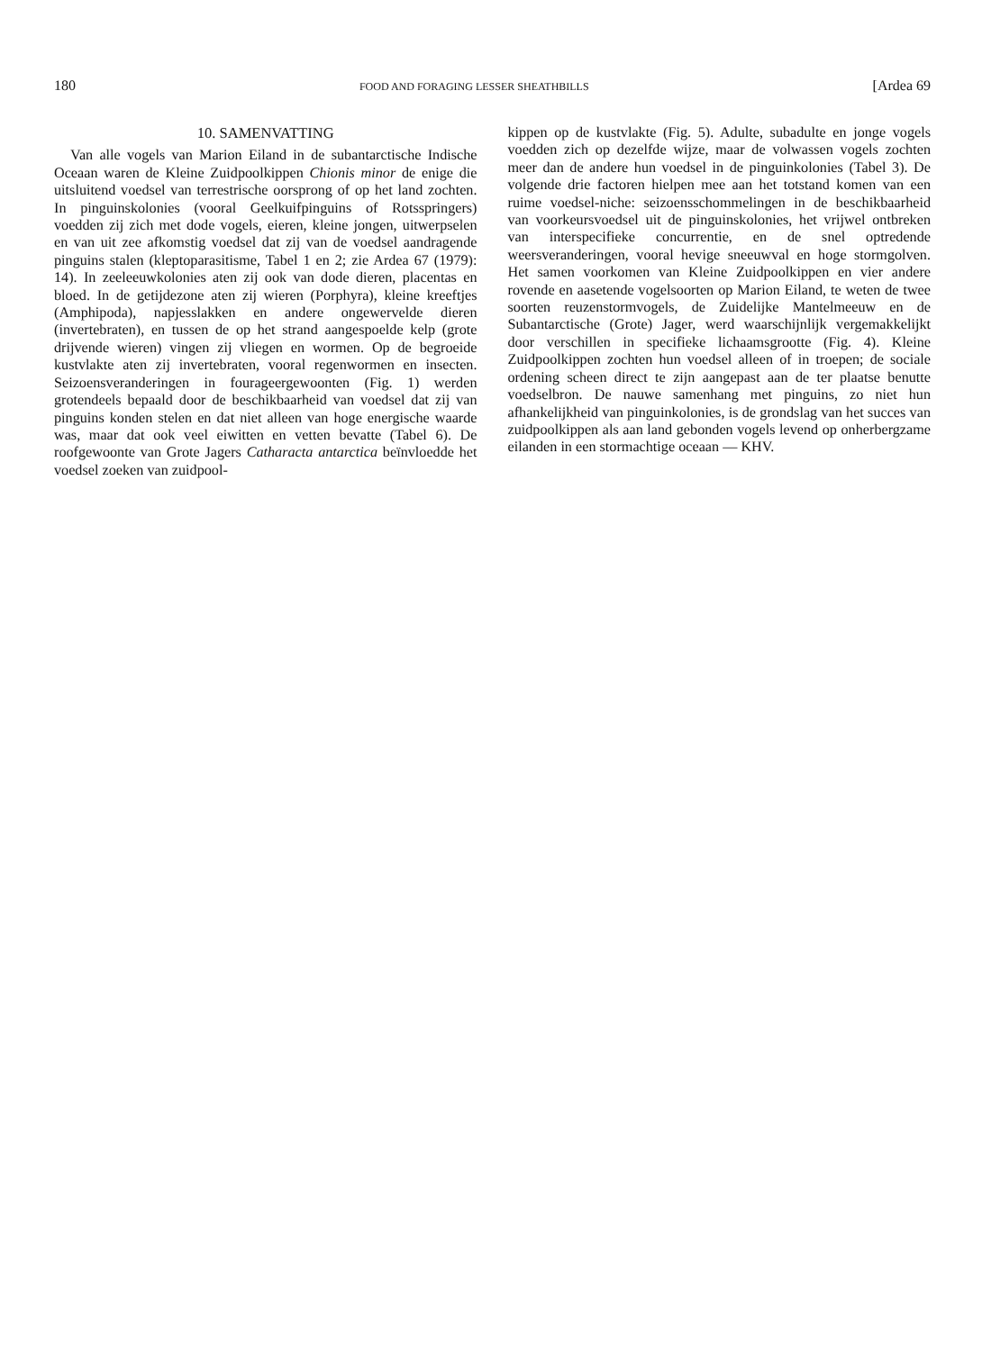180 FOOD AND FORAGING LESSER SHEATHBILLS [Ardea 69
10. SAMENVATTING
Van alle vogels van Marion Eiland in de subantarctische Indische Oceaan waren de Kleine Zuidpoolkippen Chionis minor de enige die uitsluitend voedsel van terrestrische oorsprong of op het land zochten. In pinguinskolonies (vooral Geelkuifpinguins of Rotsspringers) voedden zij zich met dode vogels, eieren, kleine jongen, uitwerpselen en van uit zee afkomstig voedsel dat zij van de voedsel aandragende pinguins stalen (kleptoparasitisme, Tabel 1 en 2; zie Ardea 67 (1979): 14). In zeeleeuwkolonies aten zij ook van dode dieren, placentas en bloed. In de getijdezone aten zij wieren (Porphyra), kleine kreeftjes (Amphipoda), napjesslakken en andere ongewervelde dieren (invertebraten), en tussen de op het strand aangespoelde kelp (grote drijvende wieren) vingen zij vliegen en wormen. Op de begroeide kustvlakte aten zij invertebraten, vooral regenwormen en insecten. Seizoensveranderingen in fourageergewoonten (Fig. 1) werden grotendeels bepaald door de beschikbaarheid van voedsel dat zij van pinguins konden stelen en dat niet alleen van hoge energische waarde was, maar dat ook veel eiwitten en vetten bevatte (Tabel 6). De roofgewoonte van Grote Jagers Catharacta antarctica beïnvloedde het voedsel zoeken van zuidpool-
kippen op de kustvlakte (Fig. 5). Adulte, subadulte en jonge vogels voedden zich op dezelfde wijze, maar de volwassen vogels zochten meer dan de andere hun voedsel in de pinguinkolonies (Tabel 3). De volgende drie factoren hielpen mee aan het totstand komen van een ruime voedsel-niche: seizoensschommelingen in de beschikbaarheid van voorkeursvoedsel uit de pinguinskolonies, het vrijwel ontbreken van interspecifieke concurrentie, en de snel optredende weersveranderingen, vooral hevige sneeuwval en hoge stormgolven. Het samen voorkomen van Kleine Zuidpoolkippen en vier andere rovende en aasetende vogelsoorten op Marion Eiland, te weten de twee soorten reuzenstormvogels, de Zuidelijke Mantelmeeuw en de Subantarctische (Grote) Jager, werd waarschijnlijk vergemakkelijkt door verschillen in specifieke lichaamsgrootte (Fig. 4). Kleine Zuidpoolkippen zochten hun voedsel alleen of in troepen; de sociale ordening scheen direct te zijn aangepast aan de ter plaatse benutte voedselbron. De nauwe samenhang met pinguins, zo niet hun afhankelijkheid van pinguinkolonies, is de grondslag van het succes van zuidpoolkippen als aan land gebonden vogels levend op onherbergzame eilanden in een stormachtige oceaan — KHV.